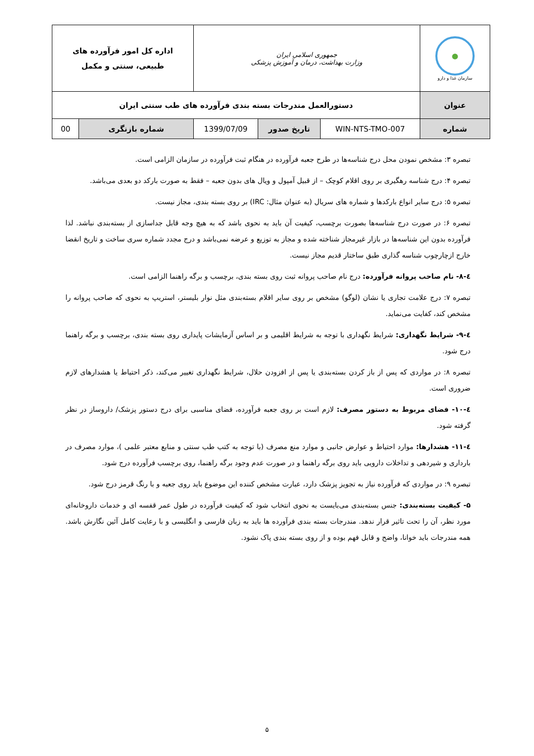| ● سازمان غذا و دارو | جمهوری اسلامی ایران وزارت بهداشت، درمان و آموزش پزشکی | | | اداره کل امور فرآورده های طبیعی، سنتی و مکمل | |
| عنوان | دستورالعمل مندرجات بسته بندی فرآورده های طب سنتی ایران | | | | |
| شماره | WIN-NTS-TMO-007 | تاریخ صدور | 1399/07/09 | شماره بازنگری | 00 |
تبصره ۳: مشخص نمودن محل درج شناسه‌ها در طرح جعبه فرآورده در هنگام ثبت فرآورده در سازمان الزامی است.
تبصره ۴: درج شناسه رهگیری بر روی اقلام کوچک – از قبیل آمپول و ویال های بدون جعبه – فقط به صورت بارکد دو بعدی می‌باشد.
تبصره ۵: درج سایر انواع بارکدها و شماره های سریال (به عنوان مثال: IRC) بر روی بسته بندی، مجاز نیست.
تبصره ۶: در صورت درج شناسه‌ها بصورت برچسب، کیفیت آن باید به نحوی باشد که به هیچ وجه قابل جداسازی از بسته‌بندی نباشد. لذا فرآورده بدون این شناسه‌ها در بازار غیرمجاز شناخته شده و مجاز به توزیع و عرضه نمی‌باشد و درج مجدد شماره سری ساخت و تاریخ انقضا خارج ازچارچوب شناسه گذاری طبق ساختار قدیم مجاز نیست.
٤-۸- نام صاحب پروانه فرآورده: درج نام صاحب پروانه ثبت روی بسته بندی، برچسب و برگه راهنما الزامی است.
تبصره ۷: درج علامت تجاری یا نشان (لوگو) مشخص بر روی سایر اقلام بسته‌بندی مثل نوار بلیستر، استریپ به نحوی که صاحب پروانه را مشخص کند، کفایت می‌نماید.
٤-۹- شرایط نگهداری: شرایط نگهداری با توجه به شرایط اقلیمی و بر اساس آزمایشات پایداری روی بسته بندی، برچسب و برگه راهنما درج شود.
تبصره ۸: در مواردی که پس از باز کردن بسته‌بندی یا پس از افزودن حلال، شرایط نگهداری تغییر می‌کند، ذکر احتیاط یا هشدارهای لازم ضروری است.
٤-۱۰- فضای مربوط به دستور مصرف: لازم است بر روی جعبه فرآورده، فضای مناسبی برای درج دستور پزشک/ داروساز در نظر گرفته شود.
٤-۱۱- هشدارها: موارد احتیاط و عوارض جانبی و موارد منع مصرف (با توجه به کتب طب سنتی و منابع معتبر علمی )، موارد مصرف در بارداری و شیردهی و تداخلات دارویی باید روی برگه راهنما و در صورت عدم وجود برگه راهنما، روی برچسب فرآورده درج شود.
تبصره ۹: در مواردی که فرآورده نیاز به تجویز پزشک دارد، عبارت مشخص کننده این موضوع باید روی جعبه و با رنگ قرمز درج شود.
۵- کیفیت بسته‌بندی: جنس بسته‌بندی می‌بایست به نحوی انتخاب شود که کیفیت فرآورده در طول عمر قفسه ای و خدمات داروخانه‌ای مورد نظر، آن را تحت تاثیر قرار ندهد. مندرجات بسته بندی فرآورده ها باید به زبان فارسی و انگلیسی و با رعایت کامل آئین نگارش باشد. همه مندرجات باید خوانا، واضح و قابل فهم بوده و از روی بسته بندی پاک نشود.
۵